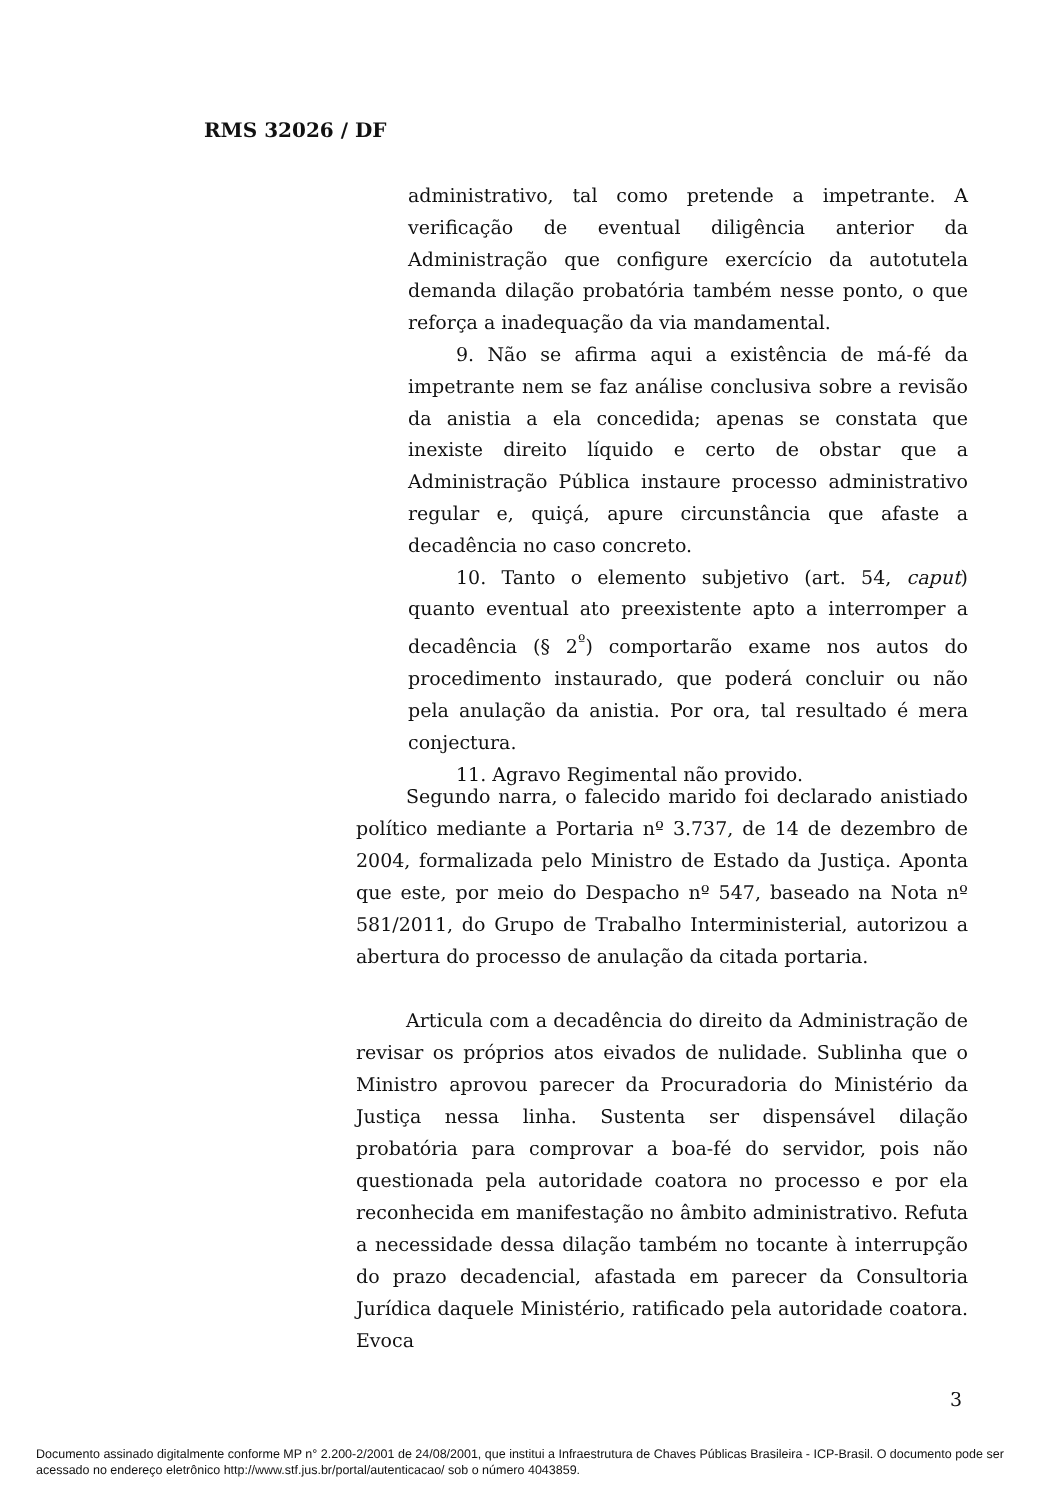RMS 32026 / DF
administrativo, tal como pretende a impetrante. A verificação de eventual diligência anterior da Administração que configure exercício da autotutela demanda dilação probatória também nesse ponto, o que reforça a inadequação da via mandamental.
9. Não se afirma aqui a existência de má-fé da impetrante nem se faz análise conclusiva sobre a revisão da anistia a ela concedida; apenas se constata que inexiste direito líquido e certo de obstar que a Administração Pública instaure processo administrativo regular e, quiçá, apure circunstância que afaste a decadência no caso concreto.
10. Tanto o elemento subjetivo (art. 54, caput) quanto eventual ato preexistente apto a interromper a decadência (§ 2<sup>º</sup>) comportarão exame nos autos do procedimento instaurado, que poderá concluir ou não pela anulação da anistia. Por ora, tal resultado é mera conjectura.
11. Agravo Regimental não provido.
Segundo narra, o falecido marido foi declarado anistiado político mediante a Portaria nº 3.737, de 14 de dezembro de 2004, formalizada pelo Ministro de Estado da Justiça. Aponta que este, por meio do Despacho nº 547, baseado na Nota nº 581/2011, do Grupo de Trabalho Interministerial, autorizou a abertura do processo de anulação da citada portaria.
Articula com a decadência do direito da Administração de revisar os próprios atos eivados de nulidade. Sublinha que o Ministro aprovou parecer da Procuradoria do Ministério da Justiça nessa linha. Sustenta ser dispensável dilação probatória para comprovar a boa-fé do servidor, pois não questionada pela autoridade coatora no processo e por ela reconhecida em manifestação no âmbito administrativo. Refuta a necessidade dessa dilação também no tocante à interrupção do prazo decadencial, afastada em parecer da Consultoria Jurídica daquele Ministério, ratificado pela autoridade coatora. Evoca
3
Documento assinado digitalmente conforme MP n° 2.200-2/2001 de 24/08/2001, que institui a Infraestrutura de Chaves Públicas Brasileira - ICP-Brasil. O documento pode ser acessado no endereço eletrônico http://www.stf.jus.br/portal/autenticacao/ sob o número 4043859.